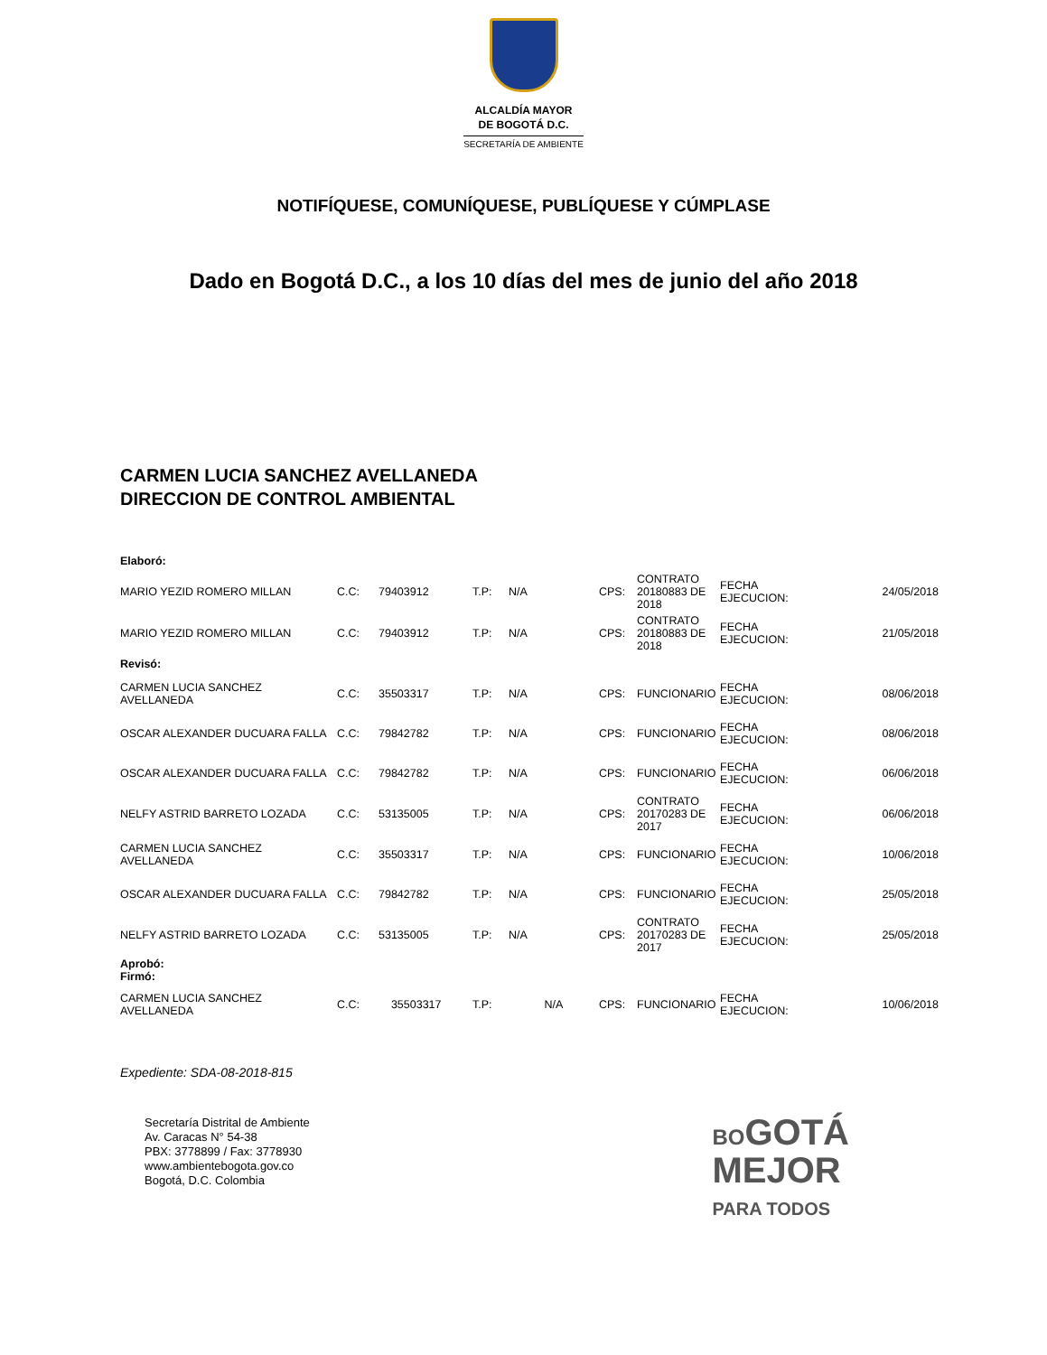ALCALDÍA MAYOR
DE BOGOTÁ D.C.
SECRETARÍA DE AMBIENTE
NOTIFÍQUESE, COMUNÍQUESE, PUBLÍQUESE Y CÚMPLASE
Dado en Bogotá D.C., a los 10 días del mes de junio del año 2018
CARMEN LUCIA SANCHEZ AVELLANEDA
DIRECCION DE CONTROL AMBIENTAL
| Elaboró: | | | | | | | | |
| MARIO YEZID ROMERO MILLAN | C.C: | 79403912 | T.P: | N/A | CPS: | CONTRATO 20180883 DE 2018 | FECHA EJECUCION: | 24/05/2018 |
| MARIO YEZID ROMERO MILLAN | C.C: | 79403912 | T.P: | N/A | CPS: | CONTRATO 20180883 DE 2018 | FECHA EJECUCION: | 21/05/2018 |
| Revisó: | | | | | | | | |
| CARMEN LUCIA SANCHEZ AVELLANEDA | C.C: | 35503317 | T.P: | N/A | CPS: | FUNCIONARIO | FECHA EJECUCION: | 08/06/2018 |
| OSCAR ALEXANDER DUCUARA FALLA | C.C: | 79842782 | T.P: | N/A | CPS: | FUNCIONARIO | FECHA EJECUCION: | 08/06/2018 |
| OSCAR ALEXANDER DUCUARA FALLA | C.C: | 79842782 | T.P: | N/A | CPS: | FUNCIONARIO | FECHA EJECUCION: | 06/06/2018 |
| NELFY ASTRID BARRETO LOZADA | C.C: | 53135005 | T.P: | N/A | CPS: | CONTRATO 20170283 DE 2017 | FECHA EJECUCION: | 06/06/2018 |
| CARMEN LUCIA SANCHEZ AVELLANEDA | C.C: | 35503317 | T.P: | N/A | CPS: | FUNCIONARIO | FECHA EJECUCION: | 10/06/2018 |
| OSCAR ALEXANDER DUCUARA FALLA | C.C: | 79842782 | T.P: | N/A | CPS: | FUNCIONARIO | FECHA EJECUCION: | 25/05/2018 |
| NELFY ASTRID BARRETO LOZADA | C.C: | 53135005 | T.P: | N/A | CPS: | CONTRATO 20170283 DE 2017 | FECHA EJECUCION: | 25/05/2018 |
| Aprobó: Firmó: | | | | | | | | |
| CARMEN LUCIA SANCHEZ AVELLANEDA | C.C: | 35503317 | T.P: | N/A | CPS: | FUNCIONARIO | FECHA EJECUCION: | 10/06/2018 |
Expediente: SDA-08-2018-815
Secretaría Distrital de Ambiente
Av. Caracas N° 54-38
PBX: 3778899 / Fax: 3778930
www.ambientebogota.gov.co
Bogotá, D.C. Colombia
BOGOTÁ
MEJOR
PARA TODOS